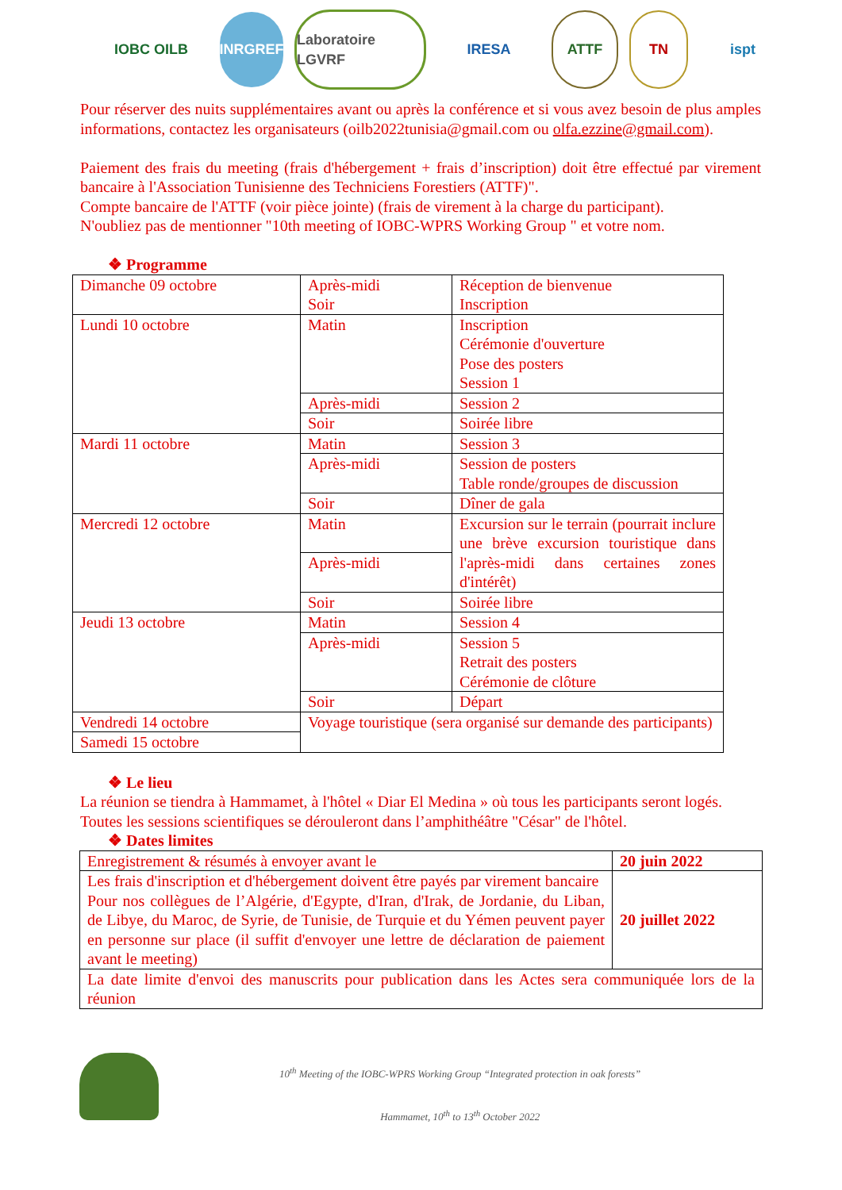IOBC OILB INRGREF
Laboratoire LGVRF
IRESA ATTF TN ispt
Pour réserver des nuits supplémentaires avant ou après la conférence et si vous avez besoin de plus amples informations, contactez les organisateurs (oilb2022tunisia@gmail.com ou olfa.ezzine@gmail.com).
Paiement des frais du meeting (frais d'hébergement + frais d’inscription) doit être effectué par virement bancaire à l'Association Tunisienne des Techniciens Forestiers (ATTF)".
Compte bancaire de l'ATTF (voir pièce jointe) (frais de virement à la charge du participant).
N'oubliez pas de mentionner "10th meeting of IOBC-WPRS Working Group " et votre nom.
❖ Programme
| Dimanche 09 octobre | Après-midi Soir | Réception de bienvenue Inscription |
| Lundi 10 octobre | Matin | Inscription Cérémonie d'ouverture Pose des posters Session 1 |
| | Après-midi | Session 2 |
| | Soir | Soirée libre |
| Mardi 11 octobre | Matin | Session 3 |
| | Après-midi | Session de posters Table ronde/groupes de discussion |
| | Soir | Dîner de gala |
| Mercredi 12 octobre | Matin | Excursion sur le terrain (pourrait inclure une brève excursion touristique dans l'après-midi dans certaines zones d'intérêt) |
| | Après-midi | |
| | Soir | Soirée libre |
| Jeudi 13 octobre | Matin | Session 4 |
| | Après-midi | Session 5 Retrait des posters Cérémonie de clôture |
| | Soir | Départ |
| Vendredi 14 octobre | Voyage touristique (sera organisé sur demande des participants) | |
| Samedi 15 octobre | | |
❖ Le lieu
La réunion se tiendra à Hammamet, à l'hôtel « Diar El Medina » où tous les participants seront logés.
Toutes les sessions scientifiques se dérouleront dans l’amphithéâtre "César" de l'hôtel.
❖ Dates limites
| Enregistrement & résumés à envoyer avant le | 20 juin 2022 |
| Les frais d'inscription et d'hébergement doivent être payés par virement bancaire Pour nos collègues de l’Algérie, d'Egypte, d'Iran, d'Irak, de Jordanie, du Liban, de Libye, du Maroc, de Syrie, de Tunisie, de Turquie et du Yémen peuvent payer en personne sur place (il suffit d'envoyer une lettre de déclaration de paiement avant le meeting) | 20 juillet 2022 |
| La date limite d'envoi des manuscrits pour publication dans les Actes sera communiquée lors de la réunion | |
10<sup>th</sup> Meeting of the IOBC-WPRS Working Group “Integrated protection in oak forests”
Hammamet, 10<sup>th</sup> to 13<sup>th</sup> October 2022